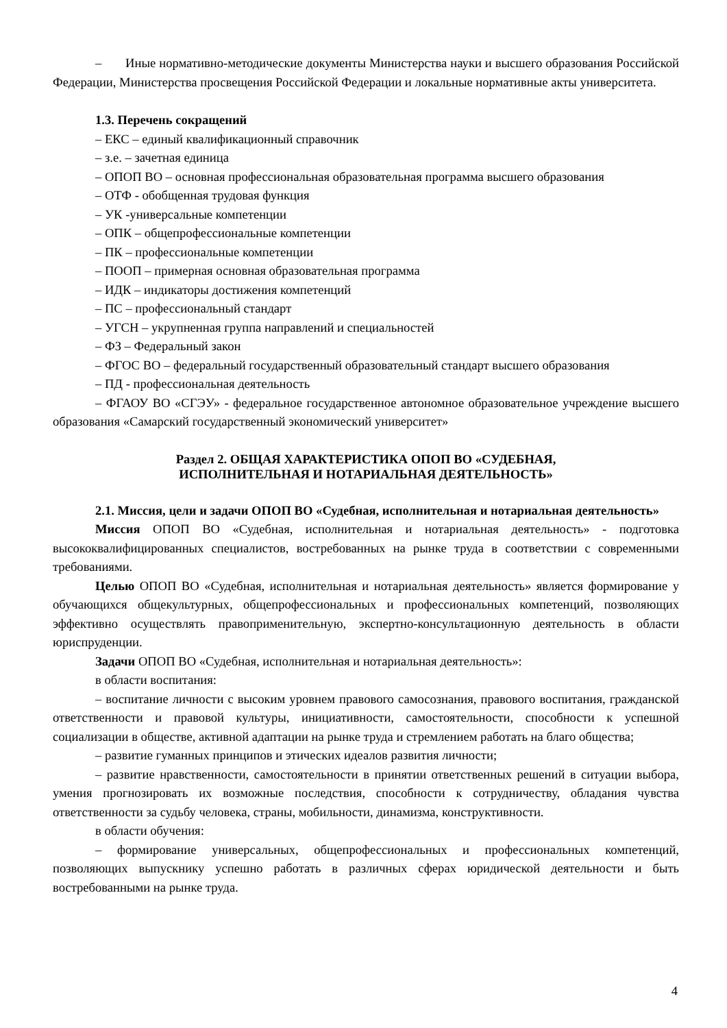– Иные нормативно-методические документы Министерства науки и высшего образования Российской Федерации, Министерства просвещения Российской Федерации и локальные нормативные акты университета.
1.3. Перечень сокращений
– ЕКС – единый квалификационный справочник
– з.е. – зачетная единица
– ОПОП ВО – основная профессиональная образовательная программа высшего образования
– ОТФ - обобщенная трудовая функция
– УК -универсальные компетенции
– ОПК – общепрофессиональные компетенции
– ПК – профессиональные компетенции
– ПООП – примерная основная образовательная программа
– ИДК – индикаторы достижения компетенций
– ПС – профессиональный стандарт
– УГСН – укрупненная группа направлений и специальностей
– ФЗ – Федеральный закон
– ФГОС ВО – федеральный государственный образовательный стандарт высшего образования
– ПД - профессиональная деятельность
– ФГАОУ ВО «СГЭУ» - федеральное государственное автономное образовательное учреждение высшего образования «Самарский государственный экономический университет»
Раздел 2. ОБЩАЯ ХАРАКТЕРИСТИКА ОПОП ВО «СУДЕБНАЯ,
ИСПОЛНИТЕЛЬНАЯ И НОТАРИАЛЬНАЯ ДЕЯТЕЛЬНОСТЬ»
2.1. Миссия, цели и задачи ОПОП ВО «Судебная, исполнительная и нотариальная деятельность»
Миссия ОПОП ВО «Судебная, исполнительная и нотариальная деятельность» - подготовка высококвалифицированных специалистов, востребованных на рынке труда в соответствии с современными требованиями.
Целью ОПОП ВО «Судебная, исполнительная и нотариальная деятельность» является формирование у обучающихся общекультурных, общепрофессиональных и профессиональных компетенций, позволяющих эффективно осуществлять правоприменительную, экспертно-консультационную деятельность в области юриспруденции.
Задачи ОПОП ВО «Судебная, исполнительная и нотариальная деятельность»:
в области воспитания:
– воспитание личности с высоким уровнем правового самосознания, правового воспитания, гражданской ответственности и правовой культуры, инициативности, самостоятельности, способности к успешной социализации в обществе, активной адаптации на рынке труда и стремлением работать на благо общества;
– развитие гуманных принципов и этических идеалов развития личности;
– развитие нравственности, самостоятельности в принятии ответственных решений в ситуации выбора, умения прогнозировать их возможные последствия, способности к сотрудничеству, обладания чувства ответственности за судьбу человека, страны, мобильности, динамизма, конструктивности.
в области обучения:
– формирование универсальных, общепрофессиональных и профессиональных компетенций, позволяющих выпускнику успешно работать в различных сферах юридической деятельности и быть востребованными на рынке труда.
4